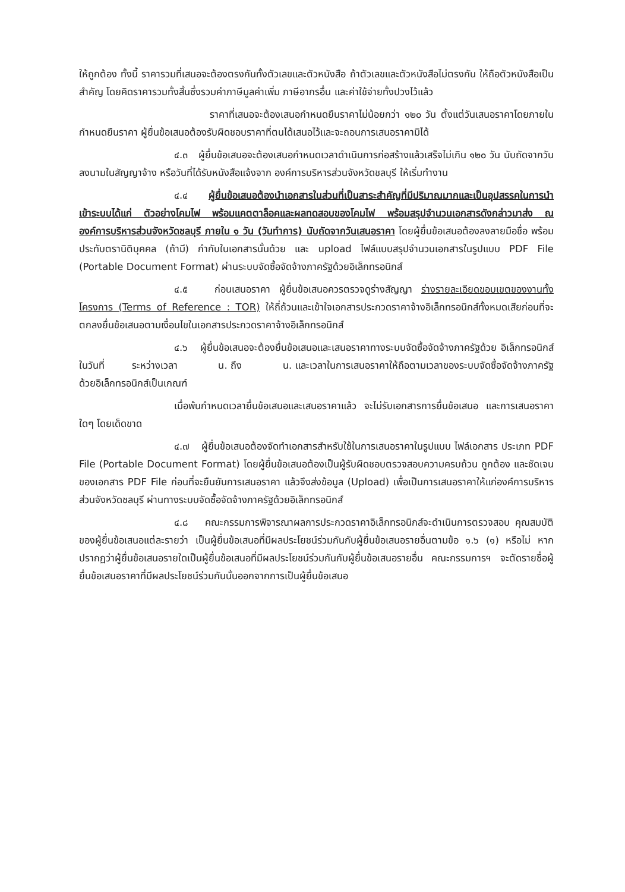ให้ถูกต้อง ทั้งนี้ ราคารวมที่เสนอจะต้องตรงกันทั้งตัวเลขและตัวหนังสือ ถ้าตัวเลขและตัวหนังสือไม่ตรงกัน ให้ถือตัวหนังสือเป็นสำคัญ โดยคิดราคารวมทั้งสิ้นซึ่งรวมค่าภาษีมูลค่าเพิ่ม ภาษีอากรอื่น และค่าใช้จ่ายทั้งปวงไว้แล้ว
ราคาที่เสนอจะต้องเสนอกำหนดยืนราคาไม่น้อยกว่า ๑๒๐ วัน ตั้งแต่วันเสนอราคาโดยภายในกำหนดยืนราคา ผู้ยื่นข้อเสนอต้องรับผิดชอบราคาที่ตนได้เสนอไว้และจะถอนการเสนอราคามิได้
๔.๓ ผู้ยื่นข้อเสนอจะต้องเสนอกำหนดเวลาดำเนินการก่อสร้างแล้วเสร็จไม่เกิน ๑๒๐ วัน นับถัดจากวันลงนามในสัญญาจ้าง หรือวันที่ได้รับหนังสือแจ้งจาก องค์การบริหารส่วนจังหวัดชลบุรี ให้เริ่มทำงาน
๔.๔ ผู้ยื่นข้อเสนอต้องนำเอกสารในส่วนที่เป็นสาระสำคัญที่มีปริมาณมากและเป็นอุปสรรคในการนำเข้าระบบได้แก่ ตัวอย่างโคมไฟ พร้อมแคตตาล็อคและผลทดสอบของโคมไฟ พร้อมสรุปจำนวนเอกสารดังกล่าวมาส่ง ณ องค์การบริหารส่วนจังหวัดชลบุรี ภายใน ๑ วัน (วันทำการ) นับถัดจากวันเสนอราคา โดยผู้ยื่นข้อเสนอต้องลงลายมือชื่อ พร้อมประทับตรานิติบุคคล (ถ้ามี) กำกับในเอกสารนั้นด้วย และ upload ไฟล์แบบสรุปจำนวนเอกสารในรูปแบบ PDF File (Portable Document Format) ผ่านระบบจัดซื้อจัดจ้างภาครัฐด้วยอิเล็กทรอนิกส์
๔.๕ ก่อนเสนอราคา ผู้ยื่นข้อเสนอควรตรวจดูร่างสัญญา ร่างรายละเอียดขอบเขตของงานทั้งโครงการ (Terms of Reference : TOR) ให้ถี่ถ้วนและเข้าใจเอกสารประกวดราคาจ้างอิเล็กทรอนิกส์ทั้งหมดเสียก่อนที่จะตกลงยื่นข้อเสนอตามเงื่อนไขในเอกสารประกวดราคาจ้างอิเล็กทรอนิกส์
๔.๖ ผู้ยื่นข้อเสนอจะต้องยื่นข้อเสนอและเสนอราคาทางระบบจัดซื้อจัดจ้างภาครัฐด้วย อิเล็กทรอนิกส์ในวันที่ ระหว่างเวลา น. ถึง น. และเวลาในการเสนอราคาให้ถือตามเวลาของระบบจัดซื้อจัดจ้างภาครัฐด้วยอิเล็กทรอนิกส์เป็นเกณฑ์
เมื่อพ้นกำหนดเวลายื่นข้อเสนอและเสนอราคาแล้ว จะไม่รับเอกสารการยื่นข้อเสนอ และการเสนอราคาใดๆ โดยเด็ดขาด
๔.๗ ผู้ยื่นข้อเสนอต้องจัดทำเอกสารสำหรับใช้ในการเสนอราคาในรูปแบบ ไฟล์เอกสาร ประเภท PDF File (Portable Document Format) โดยผู้ยื่นข้อเสนอต้องเป็นผู้รับผิดชอบตรวจสอบความครบถ้วน ถูกต้อง และชัดเจนของเอกสาร PDF File ก่อนที่จะยืนยันการเสนอราคา แล้วจึงส่งข้อมูล (Upload) เพื่อเป็นการเสนอราคาให้แก่องค์การบริหารส่วนจังหวัดชลบุรี ผ่านทางระบบจัดซื้อจัดจ้างภาครัฐด้วยอิเล็กทรอนิกส์
๔.๘ คณะกรรมการพิจารณาผลการประกวดราคาอิเล็กทรอนิกส์จะดำเนินการตรวจสอบ คุณสมบัติของผู้ยื่นข้อเสนอแต่ละรายว่า เป็นผู้ยื่นข้อเสนอที่มีผลประโยชน์ร่วมกันกับผู้ยื่นข้อเสนอรายอื่นตามข้อ ๑.๖ (๑) หรือไม่ หากปรากฏว่าผู้ยื่นข้อเสนอรายใดเป็นผู้ยื่นข้อเสนอที่มีผลประโยชน์ร่วมกันกับผู้ยื่นข้อเสนอรายอื่น คณะกรรมการฯ จะตัดรายชื่อผู้ยื่นข้อเสนอราคาที่มีผลประโยชน์ร่วมกันนั้นออกจากการเป็นผู้ยื่นข้อเสนอ